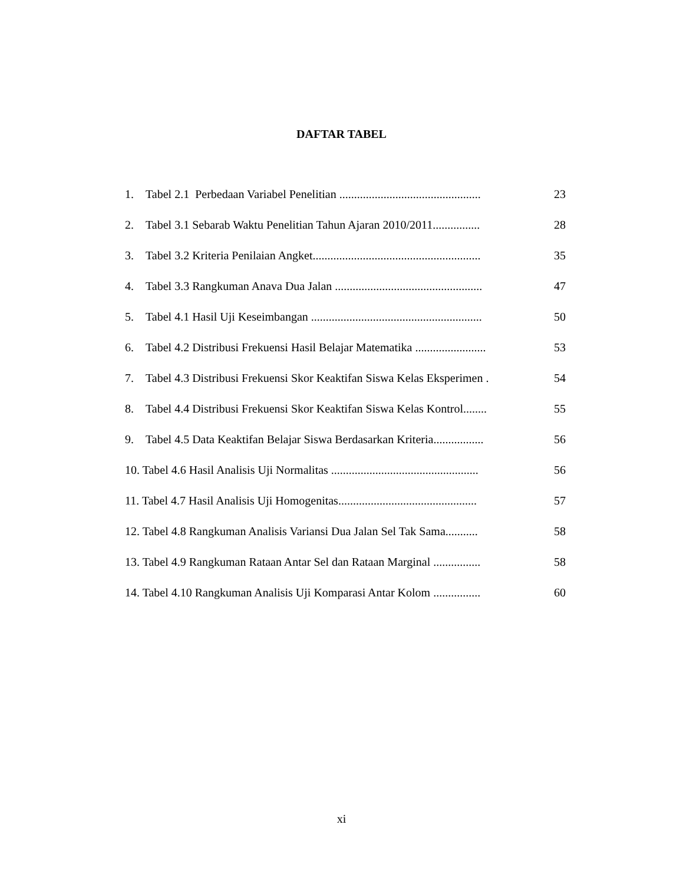DAFTAR TABEL
1. Tabel 2.1 Perbedaan Variabel Penelitian ................................................ 23
2. Tabel 3.1 Sebarab Waktu Penelitian Tahun Ajaran 2010/2011................ 28
3. Tabel 3.2 Kriteria Penilaian Angket......................................................... 35
4. Tabel 3.3 Rangkuman Anava Dua Jalan .................................................. 47
5. Tabel 4.1 Hasil Uji Keseimbangan .......................................................... 50
6. Tabel 4.2 Distribusi Frekuensi Hasil Belajar Matematika ........................ 53
7. Tabel 4.3 Distribusi Frekuensi Skor Keaktifan Siswa Kelas Eksperimen . 54
8. Tabel 4.4 Distribusi Frekuensi Skor Keaktifan Siswa Kelas Kontrol........ 55
9. Tabel 4.5 Data Keaktifan Belajar Siswa Berdasarkan Kriteria................. 56
10. Tabel 4.6 Hasil Analisis Uji Normalitas .................................................. 56
11. Tabel 4.7 Hasil Analisis Uji Homogenitas............................................... 57
12. Tabel 4.8 Rangkuman Analisis Variansi Dua Jalan Sel Tak Sama........... 58
13. Tabel 4.9 Rangkuman Rataan Antar Sel dan Rataan Marginal ................ 58
14. Tabel 4.10 Rangkuman Analisis Uji Komparasi Antar Kolom ................ 60
xi